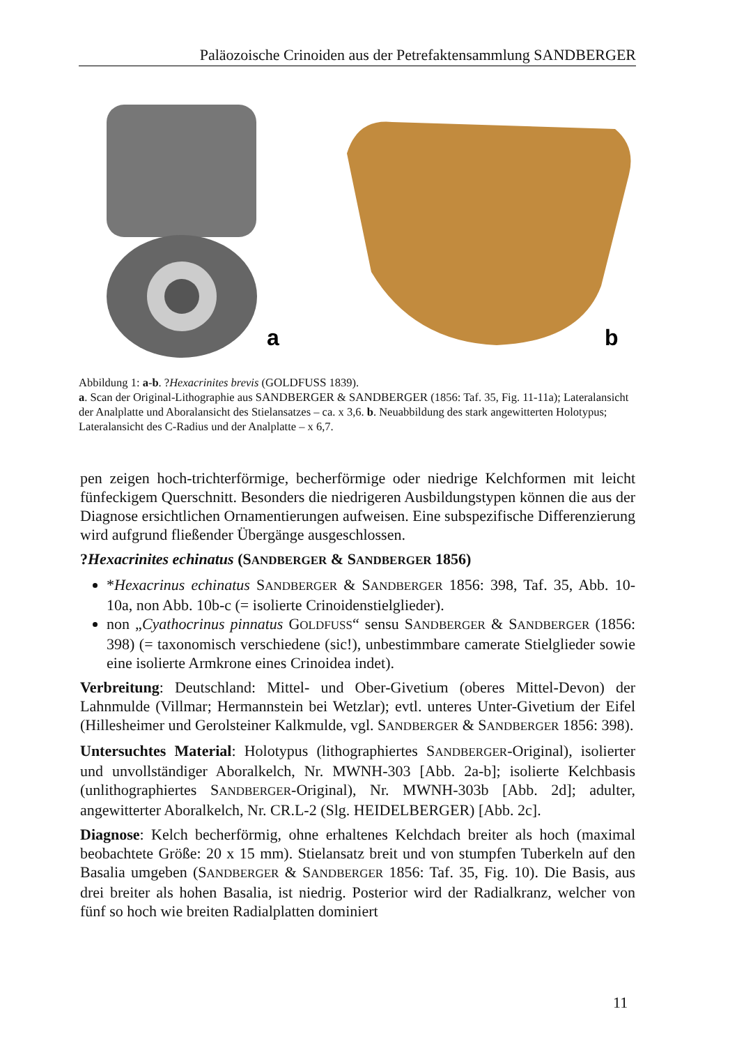Paläozoische Crinoiden aus der Petrefaktensammlung SANDBERGER
a
b
Abbildung 1: a-b. ?Hexacrinites brevis (GOLDFUSS 1839).
a. Scan der Original-Lithographie aus SANDBERGER & SANDBERGER (1856: Taf. 35, Fig. 11-11a); Lateralansicht der Analplatte und Aboralansicht des Stielansatzes – ca. x 3,6. b. Neuabbildung des stark angewitterten Holotypus; Lateralansicht des C-Radius und der Analplatte – x 6,7.
pen zeigen hoch-trichterförmige, becherförmige oder niedrige Kelchformen mit leicht fünfeckigem Querschnitt. Besonders die niedrigeren Ausbildungstypen können die aus der Diagnose ersichtlichen Ornamentierungen aufweisen. Eine subspezifische Differenzierung wird aufgrund fließender Übergänge ausgeschlossen.
?Hexacrinites echinatus (SANDBERGER & SANDBERGER 1856)
*Hexacrinus echinatus SANDBERGER & SANDBERGER 1856: 398, Taf. 35, Abb. 10-10a, non Abb. 10b-c (= isolierte Crinoidenstielglieder).
non „Cyathocrinus pinnatus GOLDFUSS“ sensu SANDBERGER & SANDBERGER (1856: 398) (= taxonomisch verschiedene (sic!), unbestimmbare camerate Stielglieder sowie eine isolierte Armkrone eines Crinoidea indet).
Verbreitung: Deutschland: Mittel- und Ober-Givetium (oberes Mittel-Devon) der Lahnmulde (Villmar; Hermannstein bei Wetzlar); evtl. unteres Unter-Givetium der Eifel (Hillesheimer und Gerolsteiner Kalkmulde, vgl. SANDBERGER & SANDBERGER 1856: 398).
Untersuchtes Material: Holotypus (lithographiertes SANDBERGER-Original), isolierter und unvollständiger Aboralkelch, Nr. MWNH-303 [Abb. 2a-b]; isolierte Kelchbasis (unlithographiertes SANDBERGER-Original), Nr. MWNH-303b [Abb. 2d]; adulter, angewitterter Aboralkelch, Nr. CR.L-2 (Slg. HEIDELBERGER) [Abb. 2c].
Diagnose: Kelch becherförmig, ohne erhaltenes Kelchdach breiter als hoch (maximal beobachtete Größe: 20 x 15 mm). Stielansatz breit und von stumpfen Tuberkeln auf den Basalia umgeben (SANDBERGER & SANDBERGER 1856: Taf. 35, Fig. 10). Die Basis, aus drei breiter als hohen Basalia, ist niedrig. Posterior wird der Radialkranz, welcher von fünf so hoch wie breiten Radialplatten dominiert
11